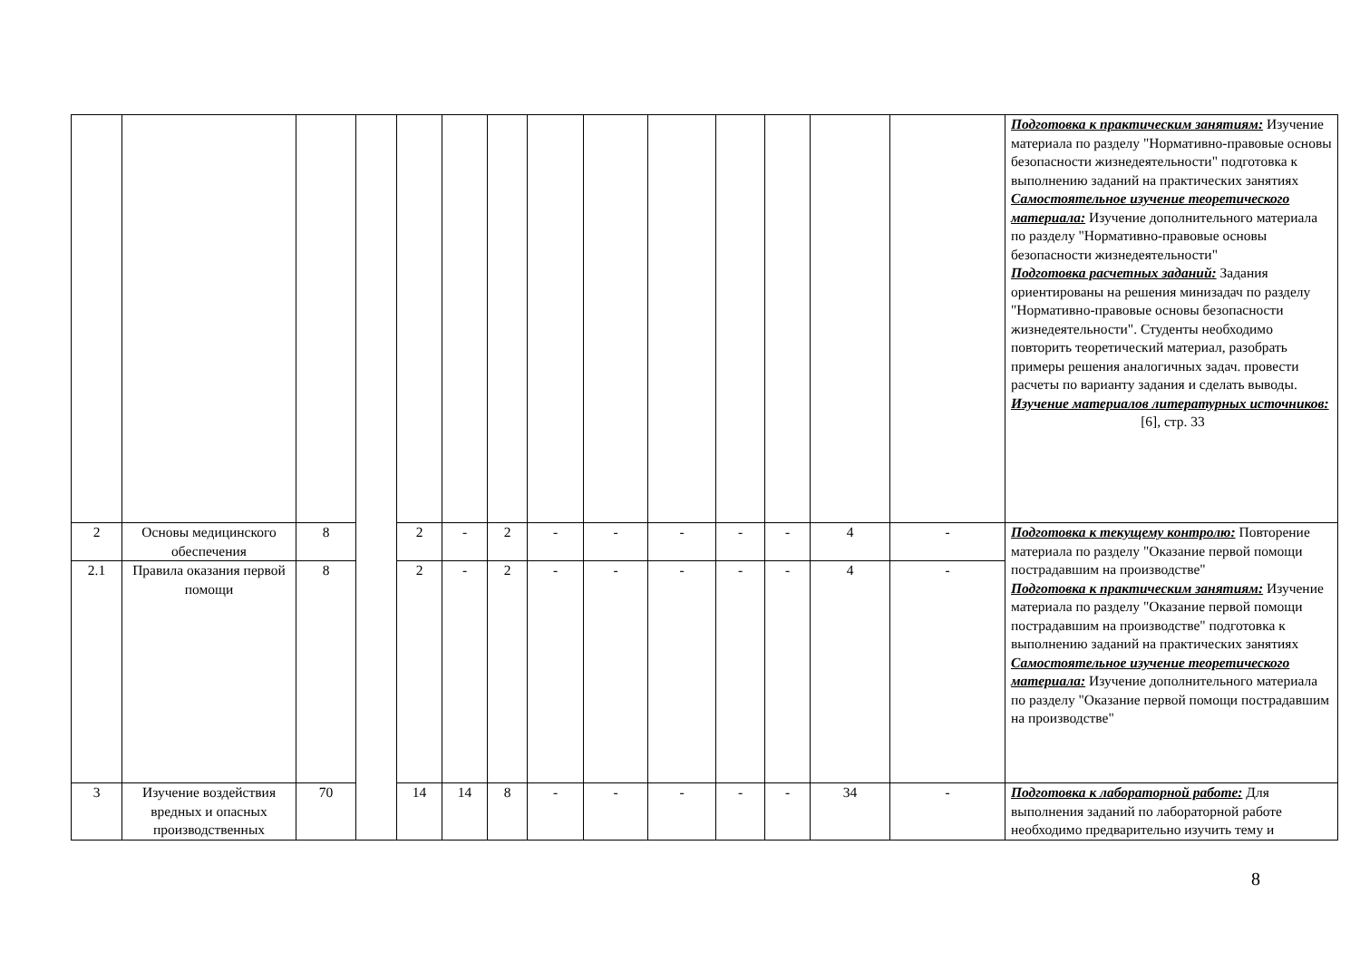| | | | | | | | | | | | | | | Подготовка к практическим занятиям: Изучение материала по разделу "Нормативно-правовые основы безопасности жизнедеятельности" подготовка к выполнению заданий на практических занятиях Самостоятельное изучение теоретического материала: Изучение дополнительного материала по разделу "Нормативно-правовые основы безопасности жизнедеятельности" Подготовка расчетных заданий: Задания ориентированы на решения минизадач по разделу "Нормативно-правовые основы безопасности жизнедеятельности". Студенты необходимо повторить теоретический материал, разобрать примеры решения аналогичных задач. провести расчеты по варианту задания и сделать выводы. Изучение материалов литературных источников: [6], стр. 33 |
| 2 | Основы медицинского обеспечения | 8 | | 2 | - | 2 | - | - | - | - | - | 4 | - | Подготовка к текущему контролю: Повторение материала по разделу "Оказание первой помощи пострадавшим на производстве" Подготовка к практическим занятиям: Изучение материала по разделу "Оказание первой помощи пострадавшим на производстве" подготовка к выполнению заданий на практических занятиях Самостоятельное изучение теоретического материала: Изучение дополнительного материала по разделу "Оказание первой помощи пострадавшим на производстве" |
| 2.1 | Правила оказания первой помощи | 8 | | 2 | - | 2 | - | - | - | - | - | 4 | - | |
| 3 | Изучение воздействия вредных и опасных производственных | 70 | | 14 | 14 | 8 | - | - | - | - | - | 34 | - | Подготовка к лабораторной работе: Для выполнения заданий по лабораторной работе необходимо предварительно изучить тему и |
8